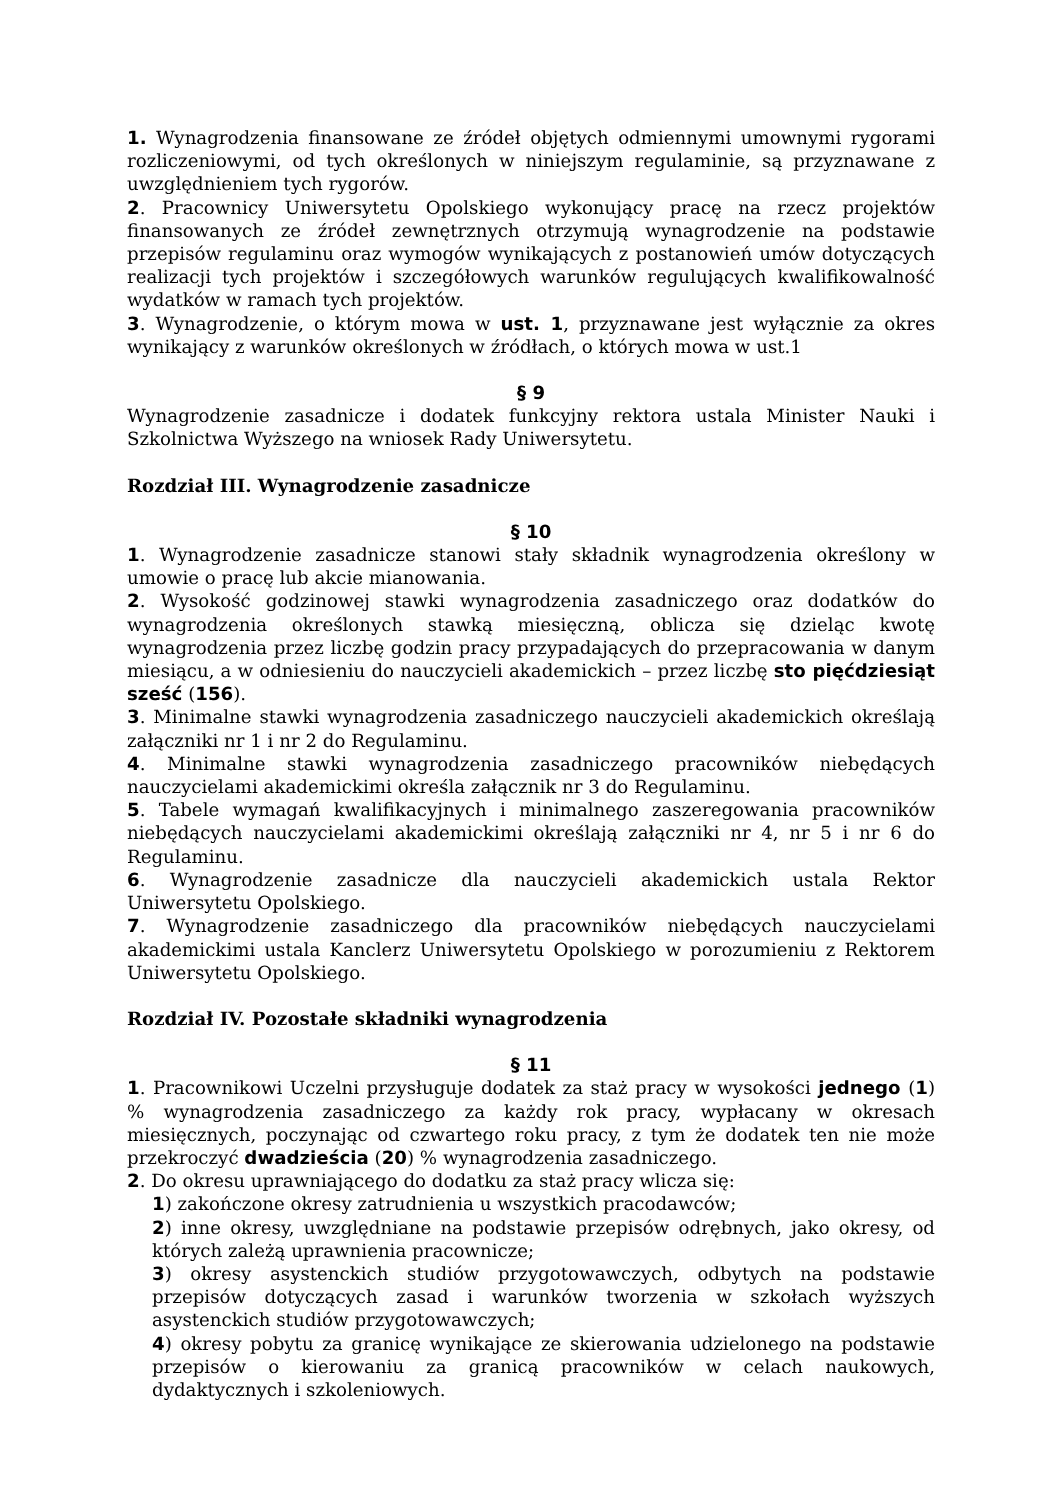1. Wynagrodzenia finansowane ze źródeł objętych odmiennymi umownymi rygorami rozliczeniowymi, od tych określonych w niniejszym regulaminie, są przyznawane z uwzględnieniem tych rygorów.
2. Pracownicy Uniwersytetu Opolskiego wykonujący pracę na rzecz projektów finansowanych ze źródeł zewnętrznych otrzymują wynagrodzenie na podstawie przepisów regulaminu oraz wymogów wynikających z postanowień umów dotyczących realizacji tych projektów i szczegółowych warunków regulujących kwalifikowalność wydatków w ramach tych projektów.
3. Wynagrodzenie, o którym mowa w ust. 1, przyznawane jest wyłącznie za okres wynikający z warunków określonych w źródłach, o których mowa w ust.1
§ 9
Wynagrodzenie zasadnicze i dodatek funkcyjny rektora ustala Minister Nauki i Szkolnictwa Wyższego na wniosek Rady Uniwersytetu.
Rozdział III. Wynagrodzenie zasadnicze
§ 10
1. Wynagrodzenie zasadnicze stanowi stały składnik wynagrodzenia określony w umowie o pracę lub akcie mianowania.
2. Wysokość godzinowej stawki wynagrodzenia zasadniczego oraz dodatków do wynagrodzenia określonych stawką miesięczną, oblicza się dzieląc kwotę wynagrodzenia przez liczbę godzin pracy przypadających do przepracowania w danym miesiącu, a w odniesieniu do nauczycieli akademickich – przez liczbę sto pięćdziesiąt sześć (156).
3. Minimalne stawki wynagrodzenia zasadniczego nauczycieli akademickich określają załączniki nr 1 i nr 2 do Regulaminu.
4. Minimalne stawki wynagrodzenia zasadniczego pracowników niebędących nauczycielami akademickimi określa załącznik nr 3 do Regulaminu.
5. Tabele wymagań kwalifikacyjnych i minimalnego zaszeregowania pracowników niebędących nauczycielami akademickimi określają załączniki nr 4, nr 5 i nr 6 do Regulaminu.
6. Wynagrodzenie zasadnicze dla nauczycieli akademickich ustala Rektor Uniwersytetu Opolskiego.
7. Wynagrodzenie zasadniczego dla pracowników niebędących nauczycielami akademickimi ustala Kanclerz Uniwersytetu Opolskiego w porozumieniu z Rektorem Uniwersytetu Opolskiego.
Rozdział IV. Pozostałe składniki wynagrodzenia
§ 11
1. Pracownikowi Uczelni przysługuje dodatek za staż pracy w wysokości jednego (1) % wynagrodzenia zasadniczego za każdy rok pracy, wypłacany w okresach miesięcznych, poczynając od czwartego roku pracy, z tym że dodatek ten nie może przekroczyć dwadzieścia (20) % wynagrodzenia zasadniczego.
2. Do okresu uprawniającego do dodatku za staż pracy wlicza się:
1) zakończone okresy zatrudnienia u wszystkich pracodawców;
2) inne okresy, uwzględniane na podstawie przepisów odrębnych, jako okresy, od których zależą uprawnienia pracownicze;
3) okresy asystenckich studiów przygotowawczych, odbytych na podstawie przepisów dotyczących zasad i warunków tworzenia w szkołach wyższych asystenckich studiów przygotowawczych;
4) okresy pobytu za granicę wynikające ze skierowania udzielonego na podstawie przepisów o kierowaniu za granicą pracowników w celach naukowych, dydaktycznych i szkoleniowych.